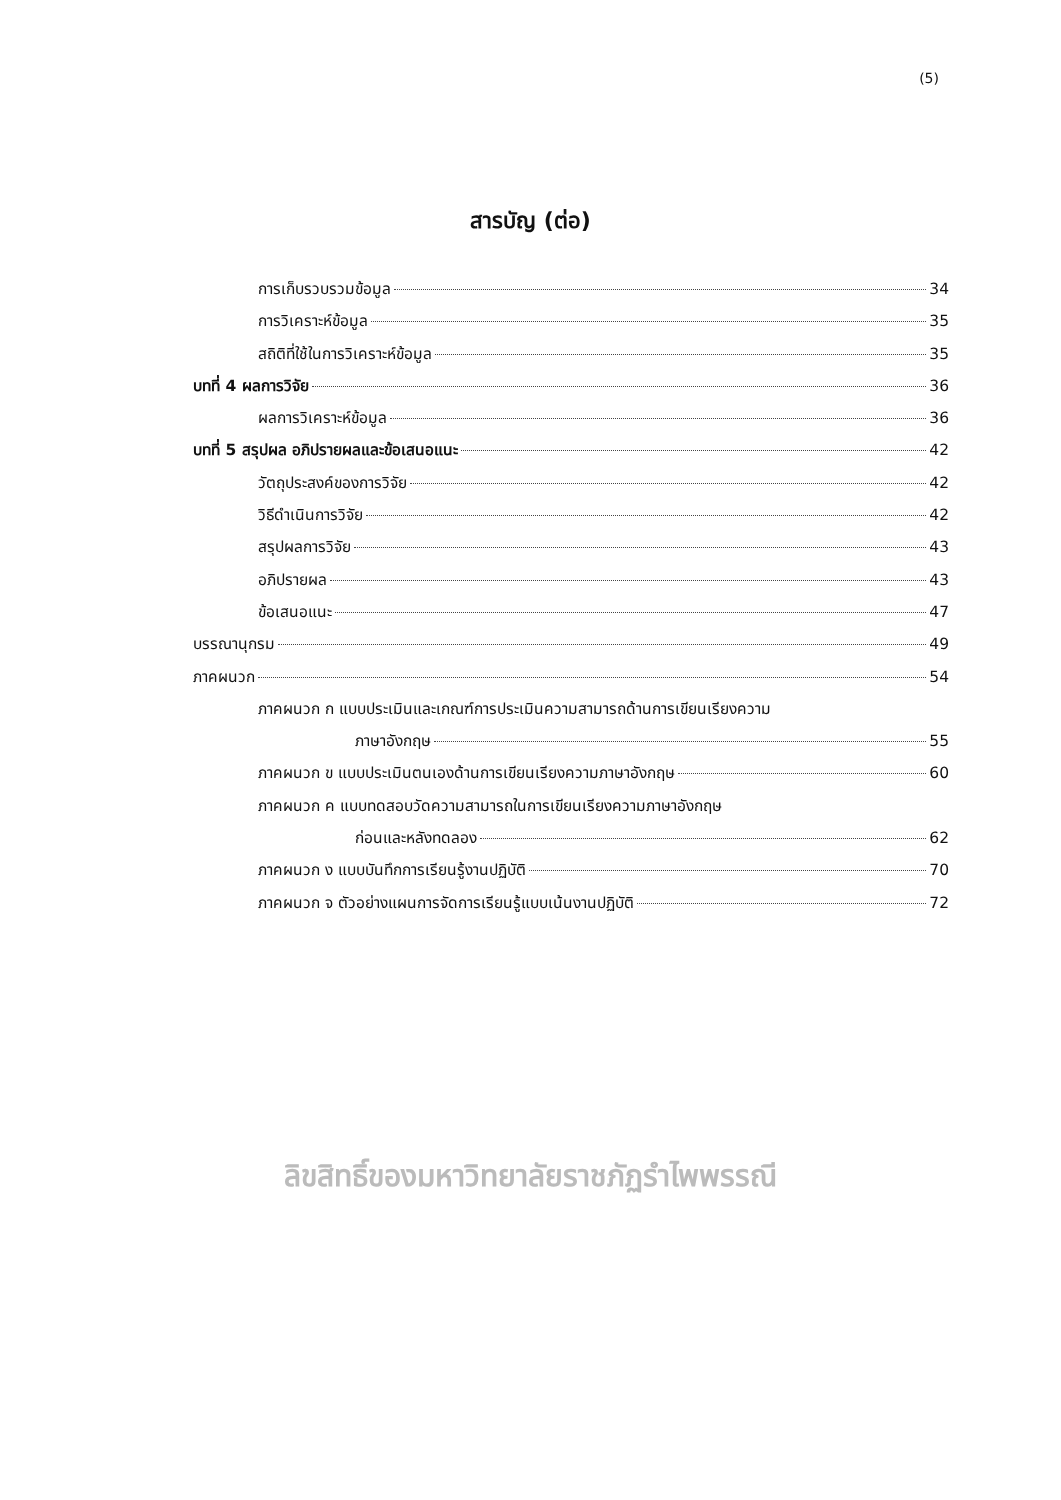(5)
สารบัญ (ต่อ)
การเก็บรวบรวมข้อมูล 34
การวิเคราะห์ข้อมูล 35
สถิติที่ใช้ในการวิเคราะห์ข้อมูล 35
บทที่ 4 ผลการวิจัย 36
ผลการวิเคราะห์ข้อมูล 36
บทที่ 5 สรุปผล อภิปรายผลและข้อเสนอแนะ 42
วัตถุประสงค์ของการวิจัย 42
วิธีดำเนินการวิจัย 42
สรุปผลการวิจัย 43
อภิปรายผล 43
ข้อเสนอแนะ 47
บรรณานุกรม 49
ภาคผนวก 54
ภาคผนวก ก แบบประเมินและเกณฑ์การประเมินความสามารถด้านการเขียนเรียงความ
ภาษาอังกฤษ 55
ภาคผนวก ข แบบประเมินตนเองด้านการเขียนเรียงความภาษาอังกฤษ 60
ภาคผนวก ค แบบทดสอบวัดความสามารถในการเขียนเรียงความภาษาอังกฤษ
ก่อนและหลังทดลอง 62
ภาคผนวก ง แบบบันทึกการเรียนรู้งานปฏิบัติ 70
ภาคผนวก จ ตัวอย่างแผนการจัดการเรียนรู้แบบเน้นงานปฏิบัติ 72
ลิขสิทธิ์ของมหาวิทยาลัยราชภัฏรำไพพรรณี